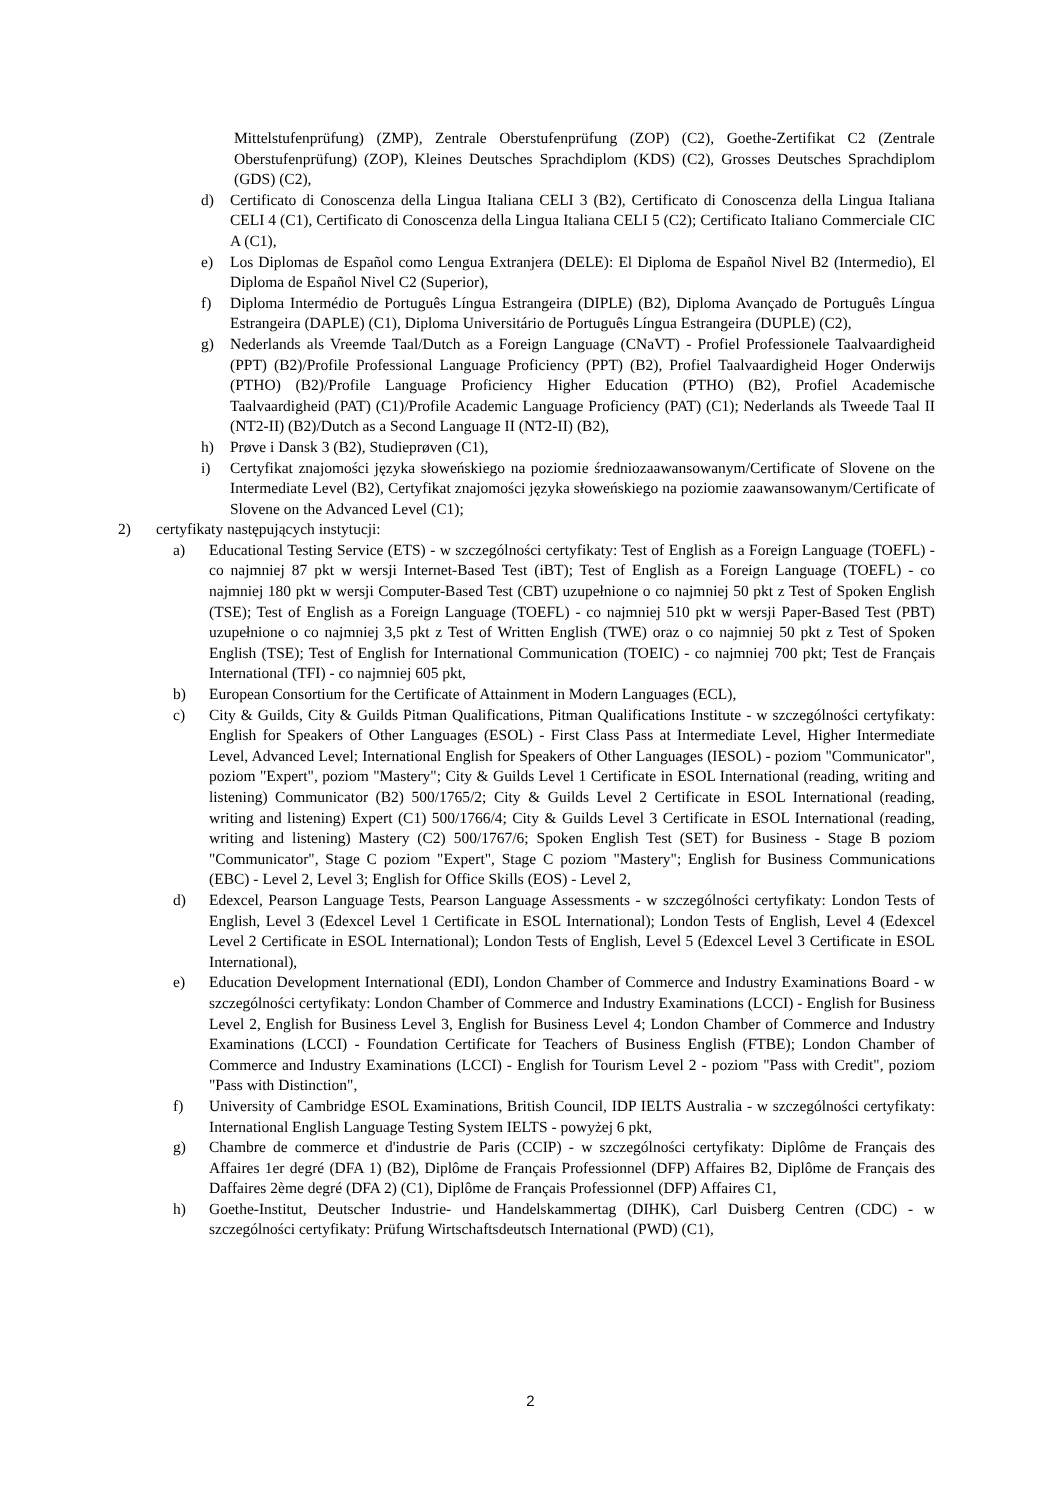Mittelstufenprüfung) (ZMP), Zentrale Oberstufenprüfung (ZOP) (C2), Goethe-Zertifikat C2 (Zentrale Oberstufenprüfung) (ZOP), Kleines Deutsches Sprachdiplom (KDS) (C2), Grosses Deutsches Sprachdiplom (GDS) (C2),
d) Certificato di Conoscenza della Lingua Italiana CELI 3 (B2), Certificato di Conoscenza della Lingua Italiana CELI 4 (C1), Certificato di Conoscenza della Lingua Italiana CELI 5 (C2); Certificato Italiano Commerciale CIC A (C1),
e) Los Diplomas de Español como Lengua Extranjera (DELE): El Diploma de Español Nivel B2 (Intermedio), El Diploma de Español Nivel C2 (Superior),
f) Diploma Intermédio de Português Língua Estrangeira (DIPLE) (B2), Diploma Avançado de Português Língua Estrangeira (DAPLE) (C1), Diploma Universitário de Português Língua Estrangeira (DUPLE) (C2),
g) Nederlands als Vreemde Taal/Dutch as a Foreign Language (CNaVT) - Profiel Professionele Taalvaardigheid (PPT) (B2)/Profile Professional Language Proficiency (PPT) (B2), Profiel Taalvaardigheid Hoger Onderwijs (PTHO) (B2)/Profile Language Proficiency Higher Education (PTHO) (B2), Profiel Academische Taalvaardigheid (PAT) (C1)/Profile Academic Language Proficiency (PAT) (C1); Nederlands als Tweede Taal II (NT2-II) (B2)/Dutch as a Second Language II (NT2-II) (B2),
h) Prøve i Dansk 3 (B2), Studieprøven (C1),
i) Certyfikat znajomości języka słoweńskiego na poziomie średniozaawansowanym/Certificate of Slovene on the Intermediate Level (B2), Certyfikat znajomości języka słoweńskiego na poziomie zaawansowanym/Certificate of Slovene on the Advanced Level (C1);
2) certyfikaty następujących instytucji:
a) Educational Testing Service (ETS) - w szczególności certyfikaty: Test of English as a Foreign Language (TOEFL) - co najmniej 87 pkt w wersji Internet-Based Test (iBT); Test of English as a Foreign Language (TOEFL) - co najmniej 180 pkt w wersji Computer-Based Test (CBT) uzupełnione o co najmniej 50 pkt z Test of Spoken English (TSE); Test of English as a Foreign Language (TOEFL) - co najmniej 510 pkt w wersji Paper-Based Test (PBT) uzupełnione o co najmniej 3,5 pkt z Test of Written English (TWE) oraz o co najmniej 50 pkt z Test of Spoken English (TSE); Test of English for International Communication (TOEIC) - co najmniej 700 pkt; Test de Français International (TFI) - co najmniej 605 pkt,
b) European Consortium for the Certificate of Attainment in Modern Languages (ECL),
c) City & Guilds, City & Guilds Pitman Qualifications, Pitman Qualifications Institute - w szczególności certyfikaty: English for Speakers of Other Languages (ESOL) - First Class Pass at Intermediate Level, Higher Intermediate Level, Advanced Level; International English for Speakers of Other Languages (IESOL) - poziom "Communicator", poziom "Expert", poziom "Mastery"; City & Guilds Level 1 Certificate in ESOL International (reading, writing and listening) Communicator (B2) 500/1765/2; City & Guilds Level 2 Certificate in ESOL International (reading, writing and listening) Expert (C1) 500/1766/4; City & Guilds Level 3 Certificate in ESOL International (reading, writing and listening) Mastery (C2) 500/1767/6; Spoken English Test (SET) for Business - Stage B poziom "Communicator", Stage C poziom "Expert", Stage C poziom "Mastery"; English for Business Communications (EBC) - Level 2, Level 3; English for Office Skills (EOS) - Level 2,
d) Edexcel, Pearson Language Tests, Pearson Language Assessments - w szczególności certyfikaty: London Tests of English, Level 3 (Edexcel Level 1 Certificate in ESOL International); London Tests of English, Level 4 (Edexcel Level 2 Certificate in ESOL International); London Tests of English, Level 5 (Edexcel Level 3 Certificate in ESOL International),
e) Education Development International (EDI), London Chamber of Commerce and Industry Examinations Board - w szczególności certyfikaty: London Chamber of Commerce and Industry Examinations (LCCI) - English for Business Level 2, English for Business Level 3, English for Business Level 4; London Chamber of Commerce and Industry Examinations (LCCI) - Foundation Certificate for Teachers of Business English (FTBE); London Chamber of Commerce and Industry Examinations (LCCI) - English for Tourism Level 2 - poziom "Pass with Credit", poziom "Pass with Distinction",
f) University of Cambridge ESOL Examinations, British Council, IDP IELTS Australia - w szczególności certyfikaty: International English Language Testing System IELTS - powyżej 6 pkt,
g) Chambre de commerce et d'industrie de Paris (CCIP) - w szczególności certyfikaty: Diplôme de Français des Affaires 1er degré (DFA 1) (B2), Diplôme de Français Professionnel (DFP) Affaires B2, Diplôme de Français des Daffaires 2ème degré (DFA 2) (C1), Diplôme de Français Professionnel (DFP) Affaires C1,
h) Goethe-Institut, Deutscher Industrie- und Handelskammertag (DIHK), Carl Duisberg Centren (CDC) - w szczególności certyfikaty: Prüfung Wirtschaftsdeutsch International (PWD) (C1),
2